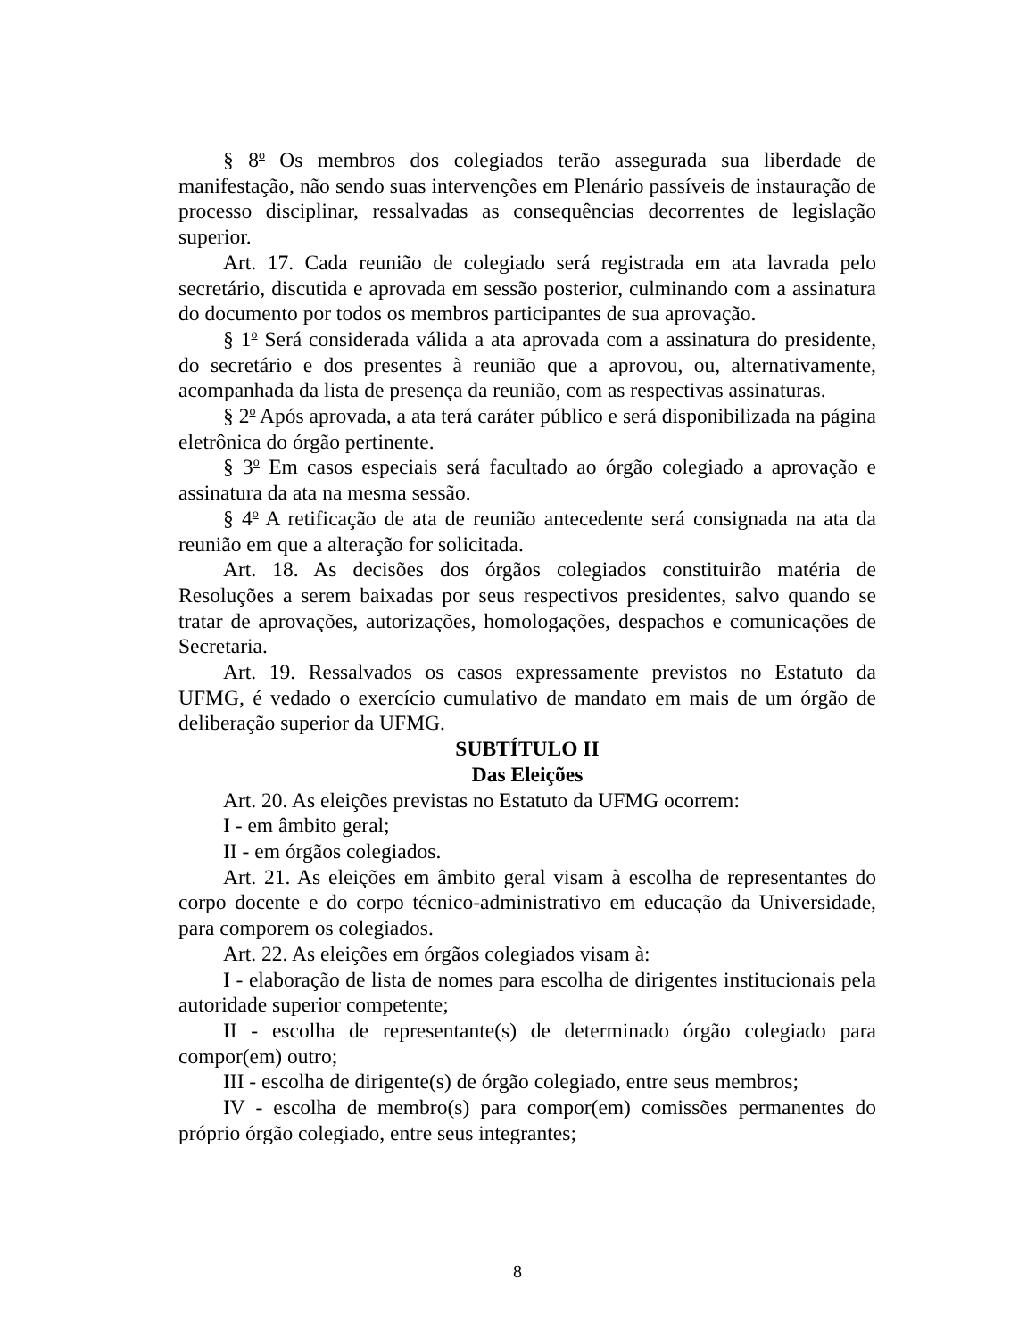§ 8<sup>o</sup> Os membros dos colegiados terão assegurada sua liberdade de manifestação, não sendo suas intervenções em Plenário passíveis de instauração de processo disciplinar, ressalvadas as consequências decorrentes de legislação superior.
Art. 17. Cada reunião de colegiado será registrada em ata lavrada pelo secretário, discutida e aprovada em sessão posterior, culminando com a assinatura do documento por todos os membros participantes de sua aprovação.
§ 1<sup>o</sup> Será considerada válida a ata aprovada com a assinatura do presidente, do secretário e dos presentes à reunião que a aprovou, ou, alternativamente, acompanhada da lista de presença da reunião, com as respectivas assinaturas.
§ 2<sup>o</sup> Após aprovada, a ata terá caráter público e será disponibilizada na página eletrônica do órgão pertinente.
§ 3<sup>o</sup> Em casos especiais será facultado ao órgão colegiado a aprovação e assinatura da ata na mesma sessão.
§ 4<sup>o</sup> A retificação de ata de reunião antecedente será consignada na ata da reunião em que a alteração for solicitada.
Art. 18. As decisões dos órgãos colegiados constituirão matéria de Resoluções a serem baixadas por seus respectivos presidentes, salvo quando se tratar de aprovações, autorizações, homologações, despachos e comunicações de Secretaria.
Art. 19. Ressalvados os casos expressamente previstos no Estatuto da UFMG, é vedado o exercício cumulativo de mandato em mais de um órgão de deliberação superior da UFMG.
SUBTÍTULO II
Das Eleições
Art. 20. As eleições previstas no Estatuto da UFMG ocorrem:
I - em âmbito geral;
II - em órgãos colegiados.
Art. 21. As eleições em âmbito geral visam à escolha de representantes do corpo docente e do corpo técnico-administrativo em educação da Universidade, para comporem os colegiados.
Art. 22. As eleições em órgãos colegiados visam à:
I - elaboração de lista de nomes para escolha de dirigentes institucionais pela autoridade superior competente;
II - escolha de representante(s) de determinado órgão colegiado para compor(em) outro;
III - escolha de dirigente(s) de órgão colegiado, entre seus membros;
IV - escolha de membro(s) para compor(em) comissões permanentes do próprio órgão colegiado, entre seus integrantes;
8